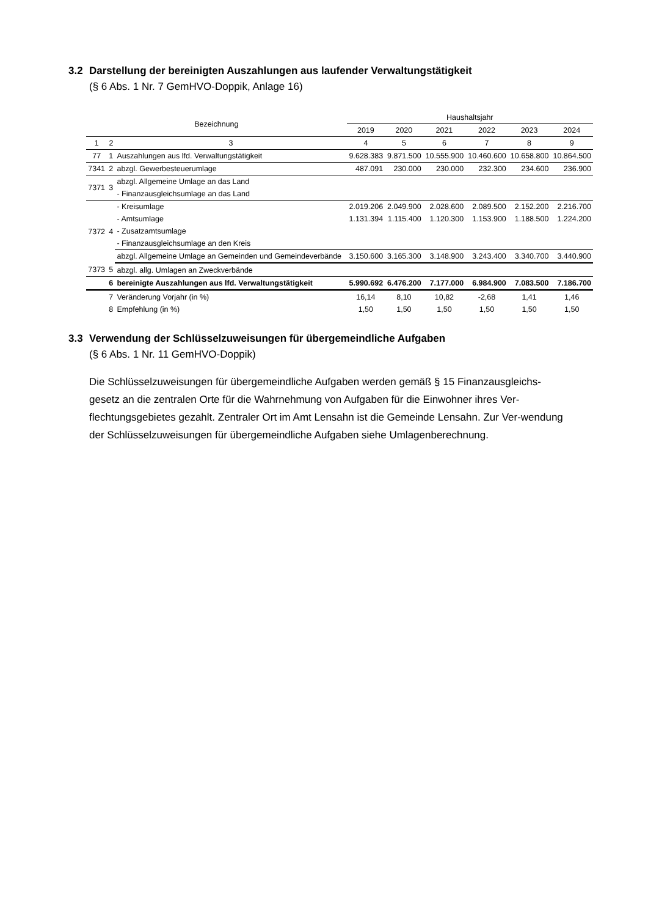3.2 Darstellung der bereinigten Auszahlungen aus laufender Verwaltungstätigkeit
(§ 6 Abs. 1 Nr. 7 GemHVO-Doppik, Anlage 16)
| Bezeichnung | | | Haushaltsjahr | | | | | |
| --- | --- | --- | --- | --- | --- | --- | --- | --- |
| | | | 2019 | 2020 | 2021 | 2022 | 2023 | 2024 |
| 1 | 2 | 3 | 4 | 5 | 6 | 7 | 8 | 9 |
| 77 | 1 | Auszahlungen aus lfd. Verwaltungstätigkeit | 9.628.383 | 9.871.500 | 10.555.900 | 10.460.600 | 10.658.800 | 10.864.500 |
| 7341 | 2 | abzgl. Gewerbesteuerumlage | 487.091 | 230.000 | 230.000 | 232.300 | 234.600 | 236.900 |
| 7371 | 3 | abzgl. Allgemeine Umlage an das Land | | | | | | |
| | | - Finanzausgleichsumlage an das Land | | | | | | |
| 7372 | 4 | - Kreisumlage | 2.019.206 | 2.049.900 | 2.028.600 | 2.089.500 | 2.152.200 | 2.216.700 |
| | | - Amtsumlage | 1.131.394 | 1.115.400 | 1.120.300 | 1.153.900 | 1.188.500 | 1.224.200 |
| | | - Zusatzamtsumlage | | | | | | |
| | | - Finanzausgleichsumlage an den Kreis | | | | | | |
| | | abzgl. Allgemeine Umlage an Gemeinden und Gemeindeverbände | 3.150.600 | 3.165.300 | 3.148.900 | 3.243.400 | 3.340.700 | 3.440.900 |
| 7373 | 5 | abzgl. allg. Umlagen an Zweckverbände | | | | | | |
| | 6 | bereinigte Auszahlungen aus lfd. Verwaltungstätigkeit | 5.990.692 | 6.476.200 | 7.177.000 | 6.984.900 | 7.083.500 | 7.186.700 |
| | 7 | Veränderung Vorjahr (in %) | 16,14 | 8,10 | 10,82 | -2,68 | 1,41 | 1,46 |
| | 8 | Empfehlung (in %) | 1,50 | 1,50 | 1,50 | 1,50 | 1,50 | 1,50 |
3.3 Verwendung der Schlüsselzuweisungen für übergemeindliche Aufgaben
(§ 6 Abs. 1 Nr. 11 GemHVO-Doppik)
Die Schlüsselzuweisungen für übergemeindliche Aufgaben werden gemäß § 15 Finanzausgleichs-gesetz an die zentralen Orte für die Wahrnehmung von Aufgaben für die Einwohner ihres Ver-flechtungsgebietes gezahlt. Zentraler Ort im Amt Lensahn ist die Gemeinde Lensahn. Zur Ver-wendung der Schlüsselzuweisungen für übergemeindliche Aufgaben siehe Umlagenberechnung.